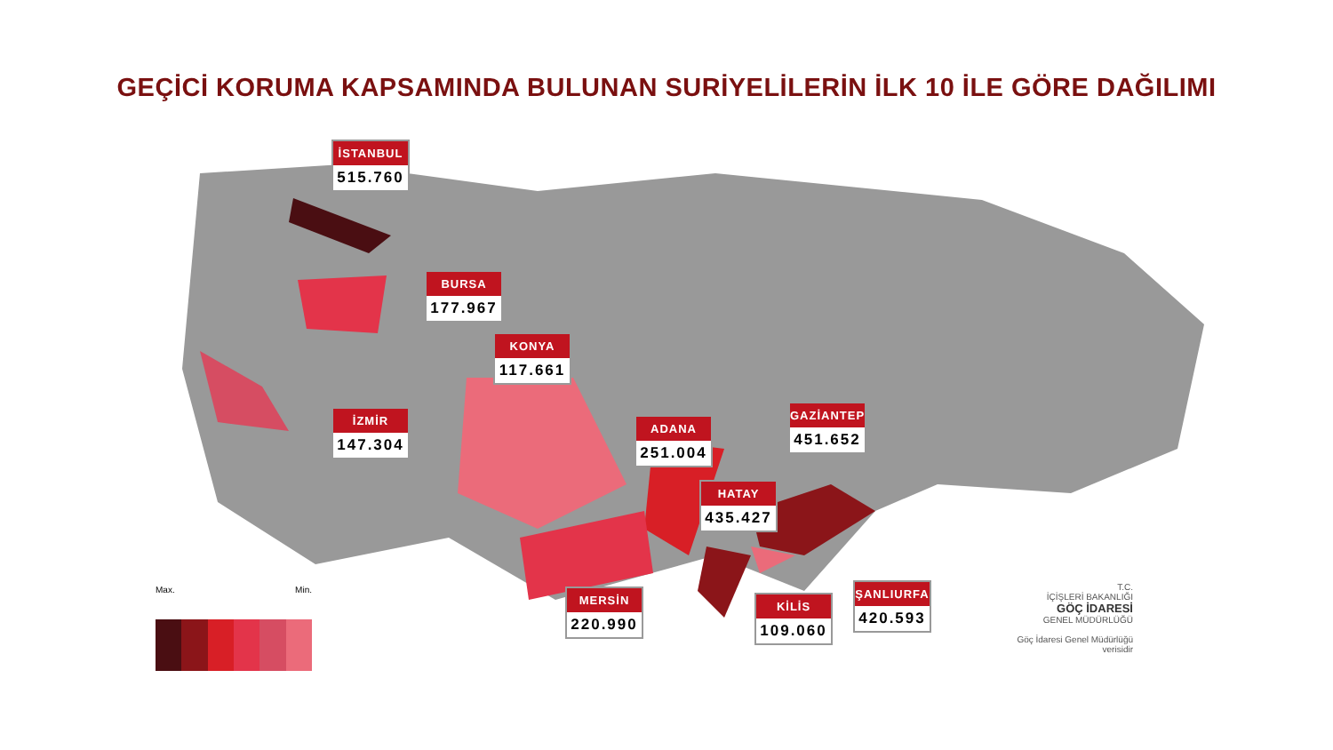GEÇİCİ KORUMA KAPSAMINDA BULUNAN SURİYELİLERİN İLK 10 İLE GÖRE DAĞILIMI
İSTANBUL
515.760
BURSA
177.967
KONYA
117.661
İZMİR
147.304
ADANA
251.004
GAZİANTEP
451.652
HATAY
435.427
MERSİN
220.990
KİLİS
109.060
ŞANLIURFA
420.593
Max. Min.
T.C.
İÇİŞLERİ BAKANLIĞI
GÖÇ İDARESİ
GENEL MÜDÜRLÜĞÜ
Göç İdaresi Genel Müdürlüğü verisidir